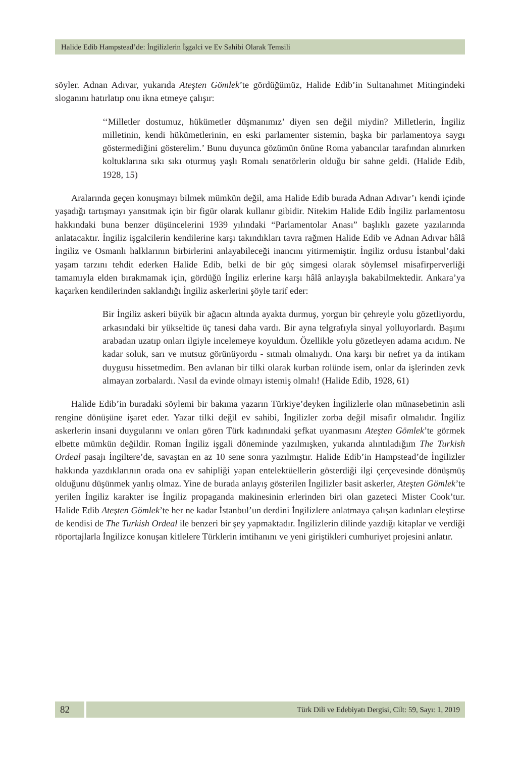Halide Edib Hampstead’de: İngilizlerin İşgalci ve Ev Sahibi Olarak Temsili
söyler. Adnan Adıvar, yukarıda Ateşten Gömlek’te gördüğümüz, Halide Edib’in Sultanahmet Mitingindeki sloganını hatırlatıp onu ikna etmeye çalışır:
‘‘Milletler dostumuz, hükümetler düşmanımız’ diyen sen değil miydin? Milletlerin, İngiliz milletinin, kendi hükümetlerinin, en eski parlamenter sistemin, başka bir parlamentoya saygı göstermediğini gösterelim.’ Bunu duyunca gözümün önüne Roma yabancılar tarafından alınırken koltuklarına sıkı sıkı oturmuş yaşlı Romalı senatörlerin olduğu bir sahne geldi. (Halide Edib, 1928, 15)
Aralarında geçen konuşmayı bilmek mümkün değil, ama Halide Edib burada Adnan Adıvar’ı kendi içinde yaşadığı tartışmayı yansıtmak için bir figür olarak kullanır gibidir. Nitekim Halide Edib İngiliz parlamentosu hakkındaki buna benzer düşüncelerini 1939 yılındaki “Parlamentolar Anası” başlıklı gazete yazılarında anlatacaktır. İngiliz işgalcilerin kendilerine karşı takındıkları tavra rağmen Halide Edib ve Adnan Adıvar hâlâ İngiliz ve Osmanlı halklarının birbirlerini anlayabileceği inancını yitirmemiştir. İngiliz ordusu İstanbul’daki yaşam tarzını tehdit ederken Halide Edib, belki de bir güç simgesi olarak söylemsel misafirperverliği tamamıyla elden bırakmamak için, gördüğü İngiliz erlerine karşı hâlâ anlayışla bakabilmektedir. Ankara’ya kaçarken kendilerinden saklandığı İngiliz askerlerini şöyle tarif eder:
Bir İngiliz askeri büyük bir ağacın altında ayakta durmuş, yorgun bir çehreyle yolu gözetliyordu, arkasındaki bir yükseltide üç tanesi daha vardı. Bir ayna telgrafıyla sinyal yolluyorlardı. Başımı arabadan uzatıp onları ilgiyle incelemeye koyuldum. Özellikle yolu gözetleyen adama acıdım. Ne kadar soluk, sarı ve mutsuz görünüyordu - sıtmalı olmalıydı. Ona karşı bir nefret ya da intikam duygusu hissetmedim. Ben avlanan bir tilki olarak kurban rolünde isem, onlar da işlerinden zevk almayan zorbalardı. Nasıl da evinde olmayı istemiş olmalı! (Halide Edib, 1928, 61)
Halide Edib’in buradaki söylemi bir bakıma yazarın Türkiye’deyken İngilizlerle olan münasebetinin asli rengine dönüşüne işaret eder. Yazar tilki değil ev sahibi, İngilizler zorba değil misafir olmalıdır. İngiliz askerlerin insani duygularını ve onları gören Türk kadınındaki şefkat uyanmasını Ateşten Gömlek’te görmek elbette mümkün değildir. Roman İngiliz işgali döneminde yazılmışken, yukarıda alıntıladığım The Turkish Ordeal pasajı İngiltere’de, savaştan en az 10 sene sonra yazılmıştır. Halide Edib’in Hampstead’de İngilizler hakkında yazdıklarının orada ona ev sahipliği yapan entelektüellerin gösterdiği ilgi çerçevesinde dönüşmüş olduğunu düşünmek yanlış olmaz. Yine de burada anlayış gösterilen İngilizler basit askerler, Ateşten Gömlek’te yerilen İngiliz karakter ise İngiliz propaganda makinesinin erlerinden biri olan gazeteci Mister Cook’tur. Halide Edib Ateşten Gömlek’te her ne kadar İstanbul’un derdini İngilizlere anlatmaya çalışan kadınları eleştirse de kendisi de The Turkish Ordeal ile benzeri bir şey yapmaktadır. İngilizlerin dilinde yazdığı kitaplar ve verdiği röportajlarla İngilizce konuşan kitlelere Türklerin imtihanını ve yeni giriştikleri cumhuriyet projesini anlatır.
82
Türk Dili ve Edebiyatı Dergisi, Cilt: 59, Sayı: 1, 2019